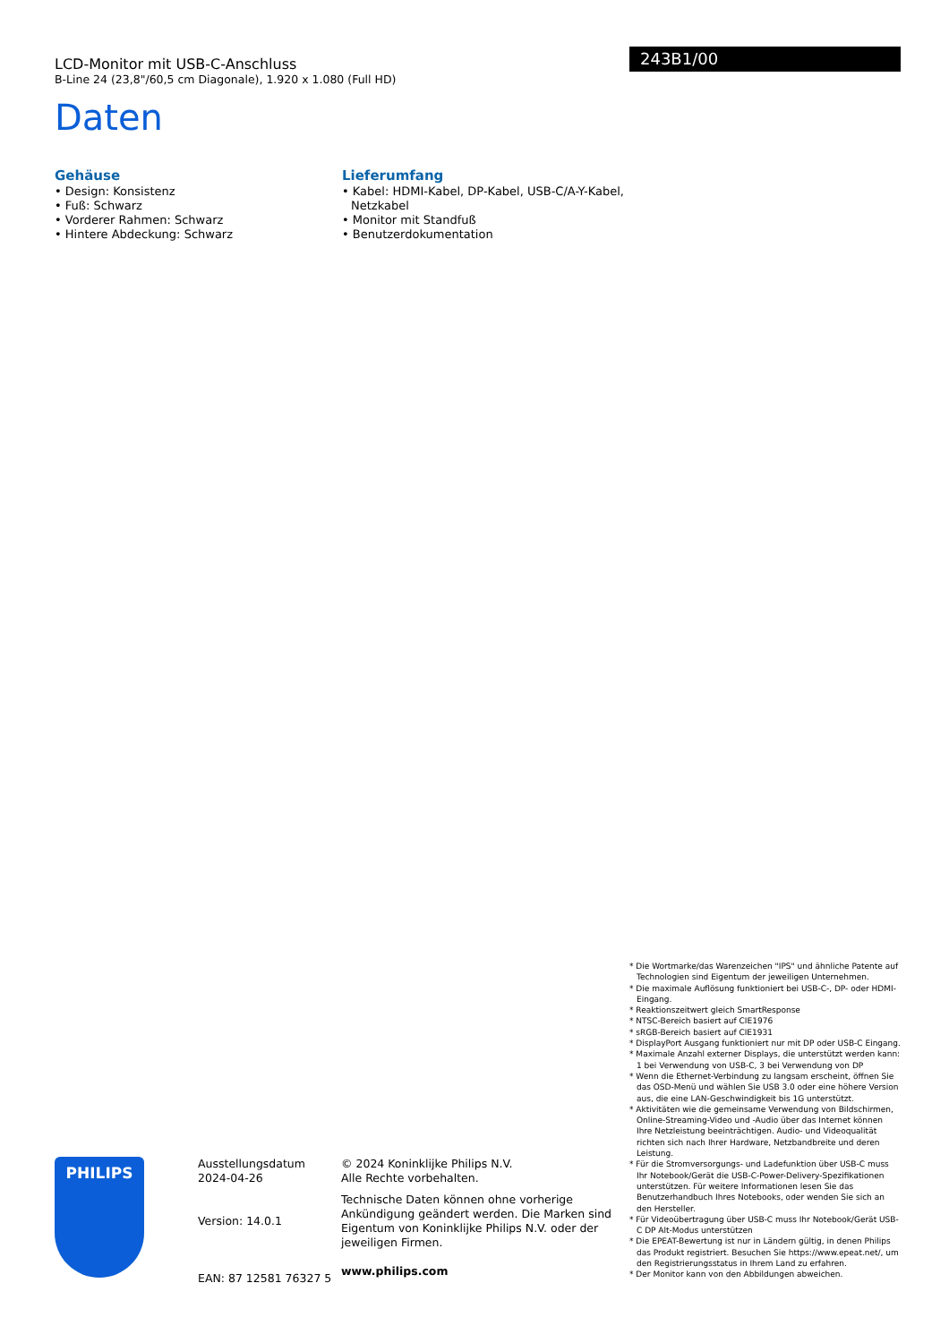LCD-Monitor mit USB-C-Anschluss
B-Line 24 (23,8"/60,5 cm Diagonale), 1.920 x 1.080 (Full HD)
Daten
243B1/00
Gehäuse
• Design: Konsistenz
• Fuß: Schwarz
• Vorderer Rahmen: Schwarz
• Hintere Abdeckung: Schwarz
Lieferumfang
• Kabel: HDMI-Kabel, DP-Kabel, USB-C/A-Y-Kabel, Netzkabel
• Monitor mit Standfuß
• Benutzerdokumentation
* Die Wortmarke/das Warenzeichen "IPS" und ähnliche Patente auf Technologien sind Eigentum der jeweiligen Unternehmen.
* Die maximale Auflösung funktioniert bei USB-C-, DP- oder HDMI-Eingang.
* Reaktionszeitwert gleich SmartResponse
* NTSC-Bereich basiert auf CIE1976
* sRGB-Bereich basiert auf CIE1931
* DisplayPort Ausgang funktioniert nur mit DP oder USB-C Eingang.
* Maximale Anzahl externer Displays, die unterstützt werden kann: 1 bei Verwendung von USB-C, 3 bei Verwendung von DP
* Wenn die Ethernet-Verbindung zu langsam erscheint, öffnen Sie das OSD-Menü und wählen Sie USB 3.0 oder eine höhere Version aus, die eine LAN-Geschwindigkeit bis 1G unterstützt.
* Aktivitäten wie die gemeinsame Verwendung von Bildschirmen, Online-Streaming-Video und -Audio über das Internet können Ihre Netzleistung beeinträchtigen. Audio- und Videoqualität richten sich nach Ihrer Hardware, Netzbandbreite und deren Leistung.
* Für die Stromversorgungs- und Ladefunktion über USB-C muss Ihr Notebook/Gerät die USB-C-Power-Delivery-Spezifikationen unterstützen. Für weitere Informationen lesen Sie das Benutzerhandbuch Ihres Notebooks, oder wenden Sie sich an den Hersteller.
* Für Videoübertragung über USB-C muss Ihr Notebook/Gerät USB-C DP Alt-Modus unterstützen
* Die EPEAT-Bewertung ist nur in Ländern gültig, in denen Philips das Produkt registriert. Besuchen Sie https://www.epeat.net/, um den Registrierungsstatus in Ihrem Land zu erfahren.
* Der Monitor kann von den Abbildungen abweichen.
PHILIPS
Ausstellungsdatum
2024-04-26
Version: 14.0.1
EAN: 87 12581 76327 5
© 2024 Koninklijke Philips N.V.
Alle Rechte vorbehalten.
Technische Daten können ohne vorherige Ankündigung geändert werden. Die Marken sind Eigentum von Koninklijke Philips N.V. oder der jeweiligen Firmen.
www.philips.com